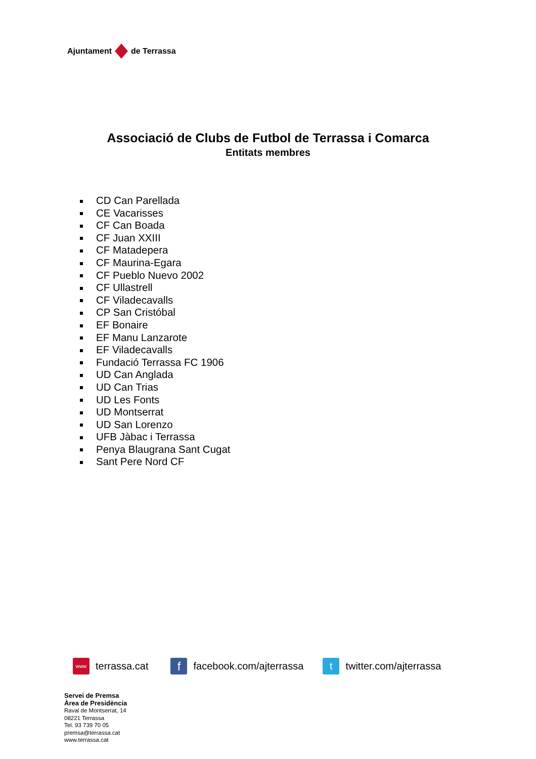Ajuntament de Terrassa
Associació de Clubs de Futbol de Terrassa i Comarca
Entitats membres
CD Can Parellada
CE Vacarisses
CF Can Boada
CF Juan XXIII
CF Matadepera
CF Maurina-Egara
CF Pueblo Nuevo 2002
CF Ullastrell
CF Viladecavalls
CP San Cristóbal
EF Bonaire
EF Manu Lanzarote
EF Viladecavalls
Fundació Terrassa FC 1906
UD Can Anglada
UD Can Trias
UD Les Fonts
UD Montserrat
UD San Lorenzo
UFB Jàbac i Terrassa
Penya Blaugrana Sant Cugat
Sant Pere Nord CF
www terrassa.cat f facebook.com/ajterrassa t twitter.com/ajterrassa
Servei de Premsa
Àrea de Presidència
Raval de Montserrat, 14
08221 Terrassa
Tel. 93 739 70 05
premsa@terrassa.cat
www.terrassa.cat